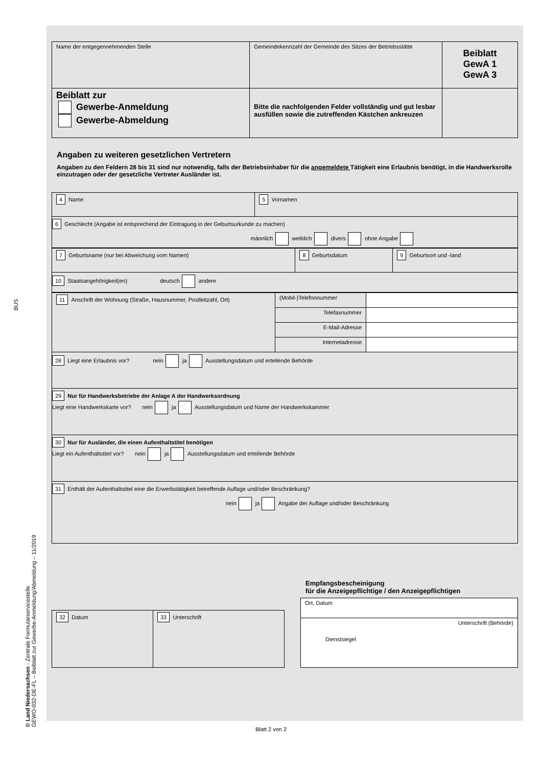BUS
© Land Niedersachsen - Zentrale Formularservicestelle
GEWO-032-DE-FL – Beiblatt zur Gewerbe-Anmeldung/Abmeldung – 11/2019
| Name der entgegennehmenden Stelle | Gemeindekennzahl der Gemeinde des Sitzes der Betriebsstätte | Beiblatt GewA 1 GewA 3 |
| Beiblatt zur Gewerbe-Anmeldung Gewerbe-Abmeldung | Bitte die nachfolgenden Felder vollständig und gut lesbar ausfüllen sowie die zutreffenden Kästchen ankreuzen | |
Angaben zu weiteren gesetzlichen Vertretern
Angaben zu den Feldern 28 bis 31 sind nur notwendig, falls der Betriebsinhaber für die angemeldete Tätigkeit eine Erlaubnis benötigt, in die Handwerksrolle einzutragen oder der gesetzliche Vertreter Ausländer ist.
| 4 Name | 5 Vornamen |
6 Geschlecht (Angabe ist entsprechend der Eintragung in der Geburtsurkunde zu machen)
männlich weiblich divers ohne Angabe
| 7 Geburtsname (nur bei Abweichung vom Namen) | 8 Geburtsdatum | 9 Geburtsort und -land |
10 Staatsangehörigkeit(en) deutsch andere
| 11 Anschrift der Wohnung (Straße, Hausnummer, Postleitzahl, Ort) | (Mobil-)Telefonnummer | |
| | Telefaxnummer | |
| | E-Mail-Adresse | |
| | Internetadresse | |
28 Liegt eine Erlaubnis vor? nein ja Ausstellungsdatum und erteilende Behörde
29 Nur für Handwerksbetriebe der Anlage A der Handwerksordnung
Liegt eine Handwerkskarte vor? nein ja Ausstellungsdatum und Name der Handwerkskammer
30 Nur für Ausländer, die einen Aufenthaltstitel benötigen
Liegt ein Aufenthaltstitel vor? nein ja Ausstellungsdatum und erteilende Behörde
31 Enthält der Aufenthaltstitel eine die Erwerbstätigkeit betreffende Auflage und/oder Beschränkung?
nein ja Angabe der Auflage und/oder Beschränkung
| 32 Datum | 33 Unterschrift |
Empfangsbescheinigung
für die Anzeigepflichtige / den Anzeigepflichtigen
| Ort, Datum |
| Unterschrift (Behörde) Dienstsiegel |
Blatt 2 von 2